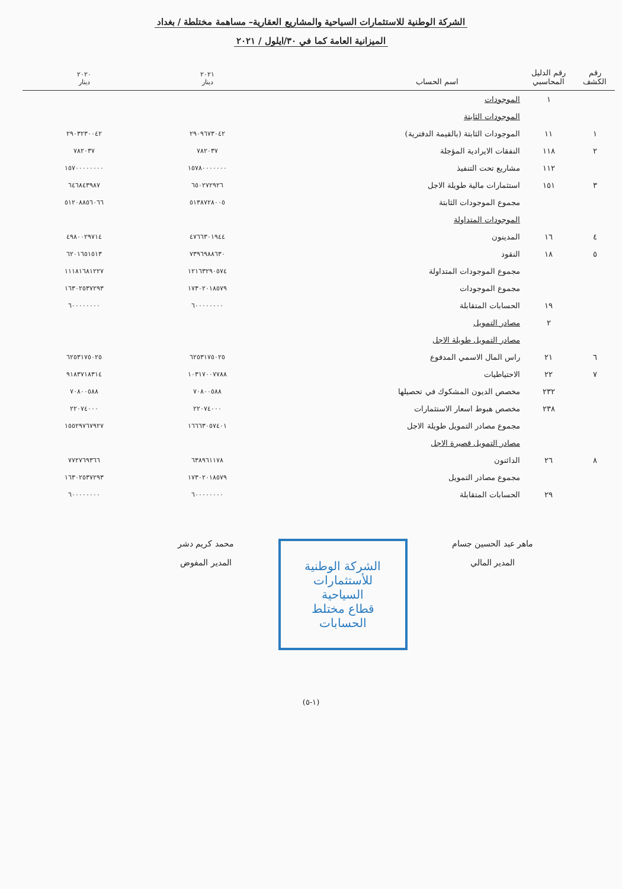الشركة الوطنية للاستثمارات السياحية والمشاريع العقارية– مساهمة مختلطة / بغداد
الميزانية العامة كما في ٣٠/ايلول / ٢٠٢١
| رقم الكشف | رقم الدليل المحاسبي | اسم الحساب | | ٢٠٢١ دينار | ٢٠٢٠ دينار |
| --- | --- | --- | --- | --- | --- |
| | ١ | الموجودات | | | |
| | | الموجودات الثابتة | | | |
| ١ | ١١ | الموجودات الثابتة (بالقيمة الدفترية) | | ٢٩٠٩٦٧٣٠٤٢ | ٢٩٠٣٢٣٠٠٤٢ |
| ٢ | ١١٨ | النفقات الايرادية المؤجلة | | ٧٨٢٠٣٧ | ٧٨٢٠٣٧ |
| | ١١٢ | مشاريع تحت التنفيذ | | ١٥٧٨٠٠٠٠٠٠٠ | ١٥٧٠٠٠٠٠٠٠٠ |
| ٣ | ١٥١ | استثمارات مالية طويلة الاجل | | ٦٥٠٢٧٢٩٢٦ | ٦٤٦٨٤٣٩٨٧ |
| | | مجموع الموجودات الثابتة | | ٥١٣٨٧٢٨٠٠٥ | ٥١٢٠٨٨٥٦٠٦٦ |
| | | الموجودات المتداولة | | | |
| ٤ | ١٦ | المدينون | | ٤٧٦٦٣٠١٩٤٤ | ٤٩٨٠٠٢٩٧١٤ |
| ٥ | ١٨ | النقود | | ٧٣٩٦٩٨٨٦٣٠ | ٦٢٠١٦٥١٥١٣ |
| | | مجموع الموجودات المتداولة | | ١٢١٦٣٢٩٠٥٧٤ | ١١١٨١٦٨١٢٢٧ |
| | | مجموع الموجودات | | ١٧٣٠٢٠١٨٥٧٩ | ١٦٣٠٢٥٣٧٢٩٣ |
| | ١٩ | الحسابات المتقابلة | | ٦٠٠٠٠٠٠٠٠ | ٦٠٠٠٠٠٠٠٠ |
| | ٢ | مصادر التمويل | | | |
| | | مصادر التمويل طويلة الاجل | | | |
| ٦ | ٢١ | راس المال الاسمي المدفوع | | ٦٢٥٣١٧٥٠٢٥ | ٦٢٥٣١٧٥٠٢٥ |
| ٧ | ٢٢ | الاحتياطيات | | ١٠٣١٧٠٠٧٧٨٨ | ٩١٨٣٧١٨٣١٤ |
| | ٢٣٢ | مخصص الديون المشكوك في تحصيلها | | ٧٠٨٠٠٥٨٨ | ٧٠٨٠٠٥٨٨ |
| | ٢٣٨ | مخصص هبوط اسعار الاستثمارات | | ٢٢٠٧٤٠٠٠ | ٢٢٠٧٤٠٠٠ |
| | | مجموع مصادر التمويل طويلة الاجل | | ١٦٦٦٣٠٥٧٤٠١ | ١٥٥٢٩٧٦٧٩٢٧ |
| | | مصادر التمويل قصيرة الاجل | | | |
| ٨ | ٢٦ | الدائنون | | ٦٣٨٩٦١١٧٨ | ٧٧٢٧٦٩٣٦٦ |
| | | مجموع مصادر التمويل | | ١٧٣٠٢٠١٨٥٧٩ | ١٦٣٠٢٥٣٧٢٩٣ |
| | ٢٩ | الحسابات المتقابلة | | ٦٠٠٠٠٠٠٠٠ | ٦٠٠٠٠٠٠٠٠ |
ماهر عبد الحسين جسام
المدير المالي
الشركة الوطنية للأستثمارات السياحية
قطاع مختلط
الحسابات
محمد كريم دشر
المدير المفوض
(١-٥)